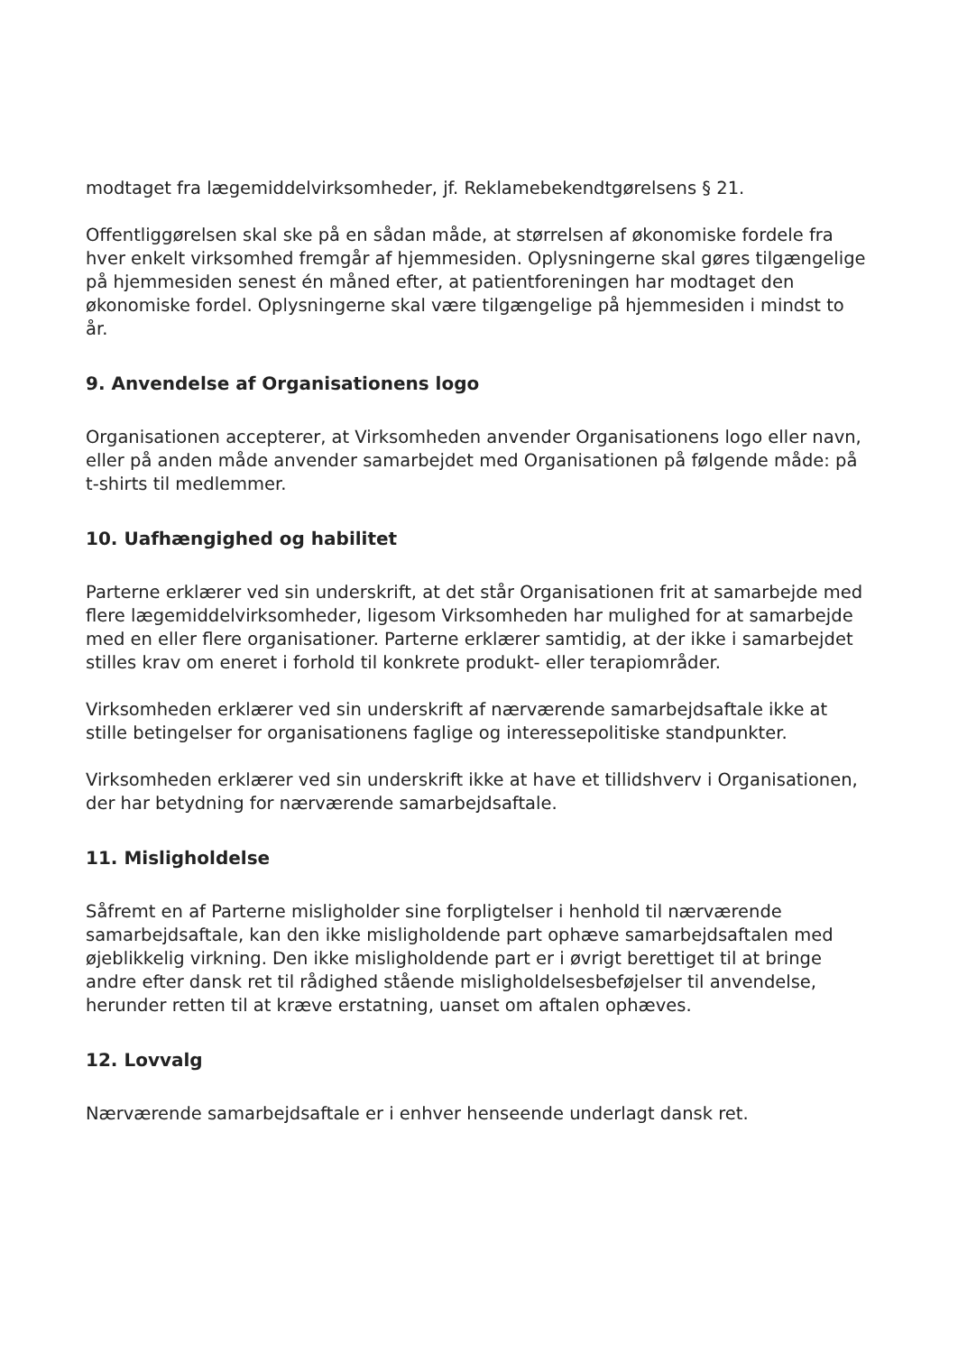modtaget fra lægemiddelvirksomheder, jf. Reklamebekendtgørelsens § 21.
Offentliggørelsen skal ske på en sådan måde, at størrelsen af økonomiske fordele fra hver enkelt virksomhed fremgår af hjemmesiden. Oplysningerne skal gøres tilgængelige på hjemmesiden senest én måned efter, at patientforeningen har modtaget den økonomiske fordel. Oplysningerne skal være tilgængelige på hjemmesiden i mindst to år.
9. Anvendelse af Organisationens logo
Organisationen accepterer, at Virksomheden anvender Organisationens logo eller navn, eller på anden måde anvender samarbejdet med Organisationen på følgende måde: på t-shirts til medlemmer.
10. Uafhængighed og habilitet
Parterne erklærer ved sin underskrift, at det står Organisationen frit at samarbejde med flere lægemiddelvirksomheder, ligesom Virksomheden har mulighed for at samarbejde med en eller flere organisationer. Parterne erklærer samtidig, at der ikke i samarbejdet stilles krav om eneret i forhold til konkrete produkt- eller terapiområder.
Virksomheden erklærer ved sin underskrift af nærværende samarbejdsaftale ikke at stille betingelser for organisationens faglige og interessepolitiske standpunkter.
Virksomheden erklærer ved sin underskrift ikke at have et tillidshverv i Organisationen, der har betydning for nærværende samarbejdsaftale.
11. Misligholdelse
Såfremt en af Parterne misligholder sine forpligtelser i henhold til nærværende samarbejdsaftale, kan den ikke misligholdende part ophæve samarbejdsaftalen med øjeblikkelig virkning. Den ikke misligholdende part er i øvrigt berettiget til at bringe andre efter dansk ret til rådighed stående misligholdelsesbeføjelser til anvendelse, herunder retten til at kræve erstatning, uanset om aftalen ophæves.
12. Lovvalg
Nærværende samarbejdsaftale er i enhver henseende underlagt dansk ret.